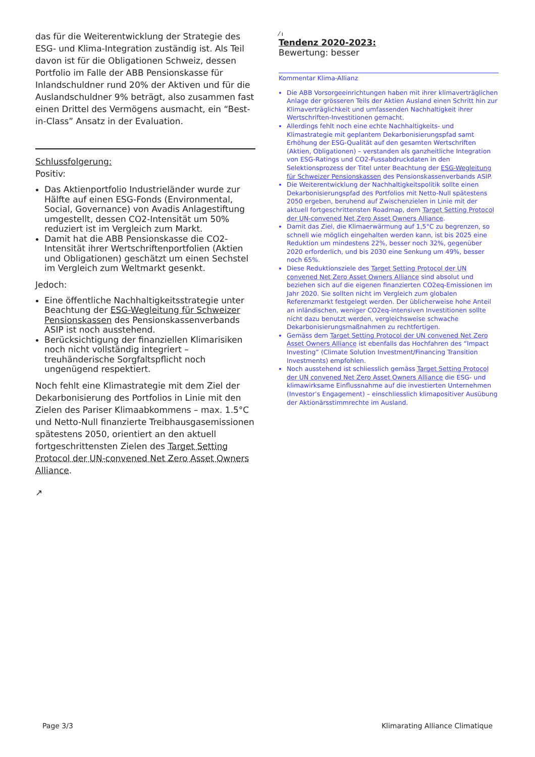das für die Weiterentwicklung der Strategie des ESG- und Klima-Integration zuständig ist. Als Teil davon ist für die Obligationen Schweiz, dessen Portfolio im Falle der ABB Pensionskasse für Inlandschuldner rund 20% der Aktiven und für die Auslandschuldner 9% beträgt, also zusammen fast einen Drittel des Vermögens ausmacht, ein “Best-in-Class” Ansatz in der Evaluation.
Schlussfolgerung:
Positiv:
Das Aktienportfolio Industrieländer wurde zur Hälfte auf einen ESG-Fonds (Environmental, Social, Governance) von Avadis Anlagestiftung umgestellt, dessen CO2-Intensität um 50% reduziert ist im Vergleich zum Markt.
Damit hat die ABB Pensionskasse die CO2-Intensität ihrer Wertschriftenportfolien (Aktien und Obligationen) geschätzt um einen Sechstel im Vergleich zum Weltmarkt gesenkt.
Jedoch:
Eine öffentliche Nachhaltigkeitsstrategie unter Beachtung der ESG-Wegleitung für Schweizer Pensionskassen des Pensionskassenverbands ASIP ist noch ausstehend.
Berücksichtigung der finanziellen Klimarisiken noch nicht vollständig integriert – treuhänderische Sorgfaltspflicht noch ungenügend respektiert.
Noch fehlt eine Klimastrategie mit dem Ziel der Dekarbonisierung des Portfolios in Linie mit den Zielen des Pariser Klimaabkommens – max. 1.5°C und Netto-Null finanzierte Treibhausgasemissionen spätestens 2050, orientiert an den aktuell fortgeschrittensten Zielen des Target Setting Protocol der UN-convened Net Zero Asset Owners Alliance.
↗
⁄ ı
Tendenz 2020-2023:
Bewertung: besser
Kommentar Klima-Allianz
Die ABB Vorsorgeeinrichtungen haben mit ihrer klimaverträglichen Anlage der grösseren Teils der Aktien Ausland einen Schritt hin zur Klimaverträglichkeit und umfassenden Nachhaltigkeit ihrer Wertschriften-Investitionen gemacht.
Allerdings fehlt noch eine echte Nachhaltigkeits- und Klimastrategie mit geplantem Dekarbonisierungspfad samt Erhöhung der ESG-Qualität auf den gesamten Wertschriften (Aktien, Obligationen) – verstanden als ganzheitliche Integration von ESG-Ratings und CO2-Fussabdruckdaten in den Selektionsprozess der Titel unter Beachtung der ESG-Wegleitung für Schweizer Pensionskassen des Pensionskassenverbands ASIP.
Die Weiterentwicklung der Nachhaltigkeitspolitik sollte einen Dekarbonisierungspfad des Portfolios mit Netto-Null spätestens 2050 ergeben, beruhend auf Zwischenzielen in Linie mit der aktuell fortgeschrittensten Roadmap, dem Target Setting Protocol der UN-convened Net Zero Asset Owners Alliance.
Damit das Ziel, die Klimaerwärmung auf 1,5°C zu begrenzen, so schnell wie möglich eingehalten werden kann, ist bis 2025 eine Reduktion um mindestens 22%, besser noch 32%, gegenüber 2020 erforderlich, und bis 2030 eine Senkung um 49%, besser noch 65%.
Diese Reduktionsziele des Target Setting Protocol der UN convened Net Zero Asset Owners Alliance sind absolut und beziehen sich auf die eigenen finanzierten CO2eq-Emissionen im Jahr 2020. Sie sollten nicht im Vergleich zum globalen Referenzmarkt festgelegt werden. Der üblicherweise hohe Anteil an inländischen, weniger CO2eq-intensiven Investitionen sollte nicht dazu benutzt werden, vergleichsweise schwache Dekarbonisierungsmaßnahmen zu rechtfertigen.
Gemäss dem Target Setting Protocol der UN convened Net Zero Asset Owners Alliance ist ebenfalls das Hochfahren des “Impact Investing” (Climate Solution Investment/Financing Transition Investments) empfohlen.
Noch ausstehend ist schliesslich gemäss Target Setting Protocol der UN convened Net Zero Asset Owners Alliance die ESG- und klimawirksame Einflussnahme auf die investierten Unternehmen (Investor’s Engagement) – einschliesslich klimapositiver Ausübung der Aktionärsstimmrechte im Ausland.
Page 3/3 Klimarating Alliance Climatique